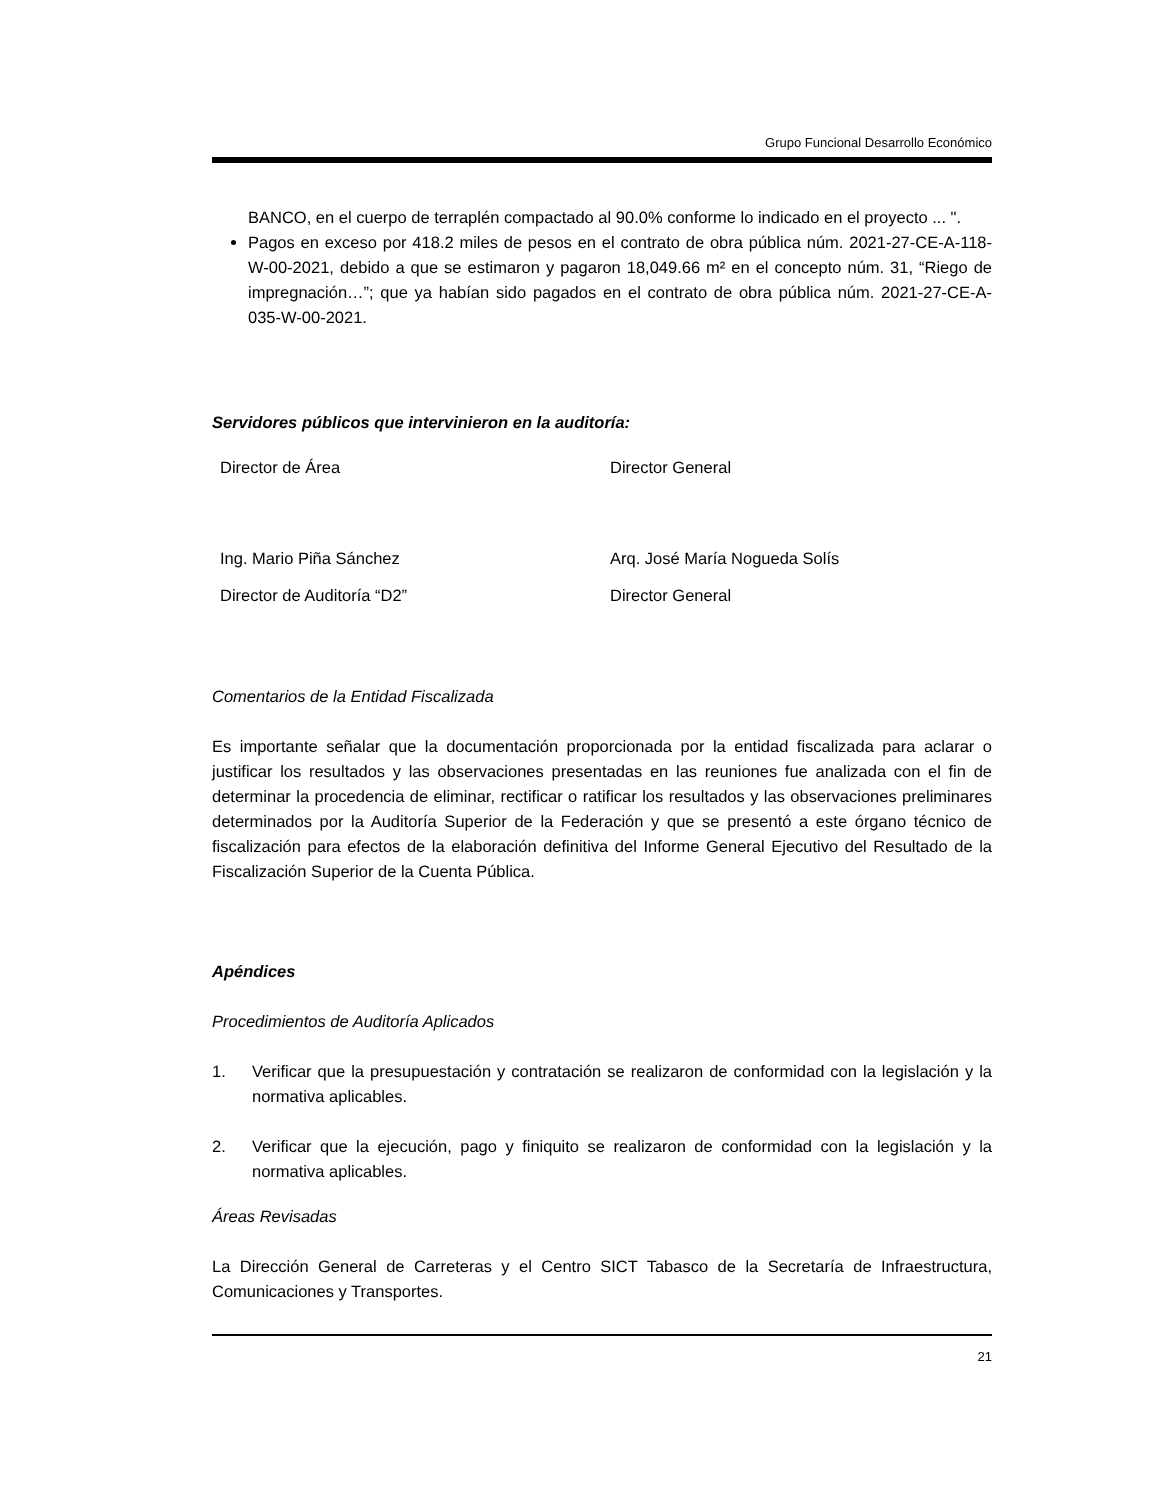Grupo Funcional Desarrollo Económico
BANCO, en el cuerpo de terraplén compactado al 90.0% conforme lo indicado en el proyecto ... ".
Pagos en exceso por 418.2 miles de pesos en el contrato de obra pública núm. 2021-27-CE-A-118-W-00-2021, debido a que se estimaron y pagaron 18,049.66 m² en el concepto núm. 31, “Riego de impregnación…”; que ya habían sido pagados en el contrato de obra pública núm. 2021-27-CE-A-035-W-00-2021.
Servidores públicos que intervinieron en la auditoría:
| Director de Área | Director General |
| Ing. Mario Piña Sánchez | Arq. José María Nogueda Solís |
| Director de Auditoría “D2” | Director General |
Comentarios de la Entidad Fiscalizada
Es importante señalar que la documentación proporcionada por la entidad fiscalizada para aclarar o justificar los resultados y las observaciones presentadas en las reuniones fue analizada con el fin de determinar la procedencia de eliminar, rectificar o ratificar los resultados y las observaciones preliminares determinados por la Auditoría Superior de la Federación y que se presentó a este órgano técnico de fiscalización para efectos de la elaboración definitiva del Informe General Ejecutivo del Resultado de la Fiscalización Superior de la Cuenta Pública.
Apéndices
Procedimientos de Auditoría Aplicados
1. Verificar que la presupuestación y contratación se realizaron de conformidad con la legislación y la normativa aplicables.
2. Verificar que la ejecución, pago y finiquito se realizaron de conformidad con la legislación y la normativa aplicables.
Áreas Revisadas
La Dirección General de Carreteras y el Centro SICT Tabasco de la Secretaría de Infraestructura, Comunicaciones y Transportes.
21